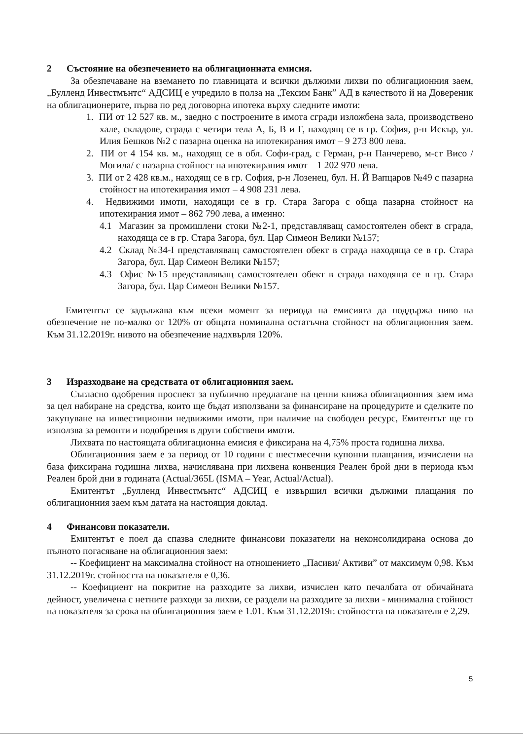2 Състояние на обезпечението на облигационната емисия.
За обезпечаване на вземането по главницата и всички дължими лихви по облигационния заем, „Булленд Инвестмънтс“ АДСИЦ е учредило в полза на „Тексим Банк” АД в качеството й на Довереник на облигационерите, първа по ред договорна ипотека върху следните имоти:
1. ПИ от 12 527 кв. м., заедно с построените в имота сгради изложбена зала, производствено хале, складове, сграда с четири тела А, Б, В и Г, находящ се в гр. София, р-н Искър, ул. Илия Бешков №2 с пазарна оценка на ипотекирания имот – 9 273 800 лева.
2. ПИ от 4 154 кв. м., находящ се в обл. Софи-град, с Герман, р-н Панчерево, м-ст Висо /Могила/ с пазарна стойност на ипотекирания имот – 1 202 970 лева.
3. ПИ от 2 428 кв.м., находящ се в гр. София, р-н Лозенец, бул. Н. Й Вапцаров №49 с пазарна стойност на ипотекирания имот – 4 908 231 лева.
4. Недвижими имоти, находящи се в гр. Стара Загора с обща пазарна стойност на ипотекирания имот – 862 790 лева, а именно:
4.1 Магазин за промишлени стоки №2-1, представляващ самостоятелен обект в сграда, находяща се в гр. Стара Загора, бул. Цар Симеон Велики №157;
4.2 Склад №34-I представляващ самостоятелен обект в сграда находяща се в гр. Стара Загора, бул. Цар Симеон Велики №157;
4.3 Офис №15 представляващ самостоятелен обект в сграда находяща се в гр. Стара Загора, бул. Цар Симеон Велики №157.
Емитентът се задължава към всеки момент за периода на емисията да поддържа ниво на обезпечение не по-малко от 120% от общата номинална остатъчна стойност на облигационния заем. Към 31.12.2019г. нивото на обезпечение надхвърля 120%.
3 Изразходване на средствата от облигационния заем.
Съгласно одобрения проспект за публично предлагане на ценни книжа облигационния заем има за цел набиране на средства, които ще бъдат използвани за финансиране на процедурите и сделките по закупуване на инвестиционни недвижими имоти, при наличие на свободен ресурс, Емитентът ще го използва за ремонти и подобрения в други собствени имоти.
Лихвата по настоящата облигационна емисия е фиксирана на 4,75% проста годишна лихва.
Облигационния заем е за период от 10 години с шестмесечни купонни плащания, изчислени на база фиксирана годишна лихва, начислявана при лихвена конвенция Реален брой дни в периода към Реален брой дни в годината (Actual/365L (ISMA – Year, Actual/Actual).
Емитентът „Булленд Инвестмънтс“ АДСИЦ е извършил всички дължими плащания по облигационния заем към датата на настоящия доклад.
4 Финансови показатели.
Емитентът е поел да спазва следните финансови показатели на неконсолидирана основа до пълното погасяване на облигационния заем:
-- Коефициент на максимална стойност на отношението „Пасиви/ Активи” от максимум 0,98. Към 31.12.2019г. стойността на показателя е 0,36.
-- Коефициент на покритие на разходите за лихви, изчислен като печалбата от обичайната дейност, увеличена с нетните разходи за лихви, се раздели на разходите за лихви - минимална стойност на показателя за срока на облигационния заем е 1.01. Към 31.12.2019г. стойността на показателя е 2,29.
5